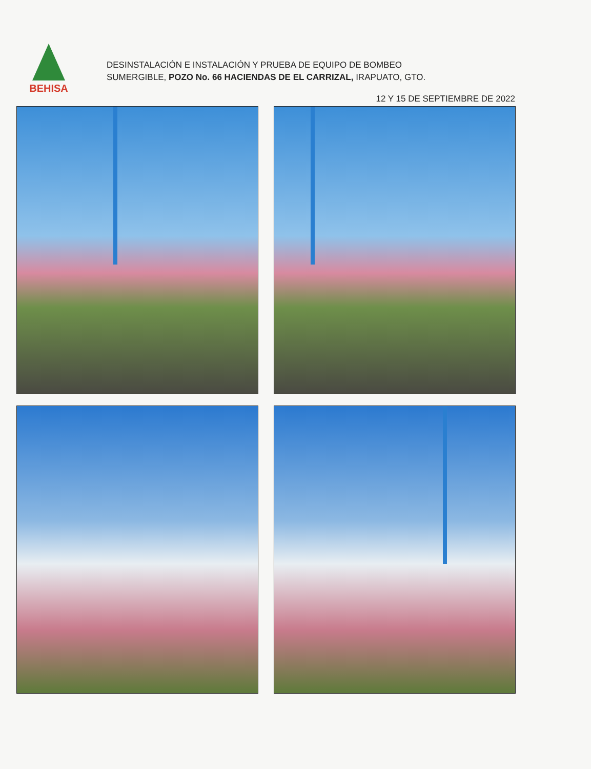BEHISA
DESINSTALACIÓN E INSTALACIÓN Y PRUEBA DE EQUIPO DE BOMBEO
SUMERGIBLE, POZO No. 66 HACIENDAS DE EL CARRIZAL, IRAPUATO, GTO.
12 Y 15 DE SEPTIEMBRE DE 2022